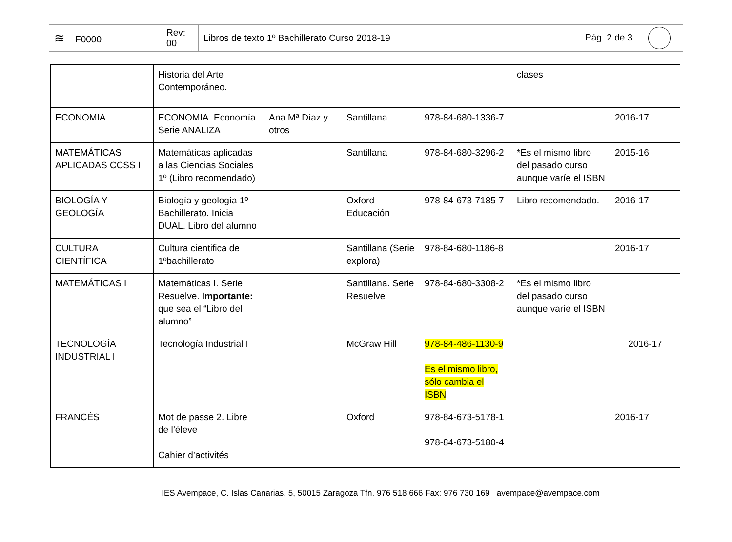| ≋ F0000 | Rev: 00 | Libros de texto 1º Bachillerato Curso 2018-19 | Pág. 2 de 3 |
| | Historia del Arte Contemporáneo. | | | | clases | |
| ECONOMIA | ECONOMIA. Economía Serie ANALIZA | Ana Mª Díaz y otros | Santillana | 978-84-680-1336-7 | | 2016-17 |
| MATEMÁTICAS APLICADAS CCSS I | Matemáticas aplicadas a las Ciencias Sociales 1º (Libro recomendado) | | Santillana | 978-84-680-3296-2 | *Es el mismo libro del pasado curso aunque varíe el ISBN | 2015-16 |
| BIOLOGÍA Y GEOLOGÍA | Biología y geología 1º Bachillerato. Inicia DUAL. Libro del alumno | | Oxford Educación | 978-84-673-7185-7 | Libro recomendado. | 2016-17 |
| CULTURA CIENTÍFICA | Cultura cientifica de 1ºbachillerato | | Santillana (Serie explora) | 978-84-680-1186-8 | | 2016-17 |
| MATEMÁTICAS I | Matemáticas I. Serie Resuelve. Importante: que sea el “Libro del alumno” | | Santillana. Serie Resuelve | 978-84-680-3308-2 | *Es el mismo libro del pasado curso aunque varíe el ISBN | |
| TECNOLOGÍA INDUSTRIAL I | Tecnología Industrial I | | McGraw Hill | 978-84-486-1130-9 Es el mismo libro, sólo cambia el ISBN | | 2016-17 |
| FRANCÉS | Mot de passe 2. Libre de l’éleve Cahier d’activités | | Oxford | 978-84-673-5178-1 978-84-673-5180-4 | | 2016-17 |
IES Avempace, C. Islas Canarias, 5, 50015 Zaragoza Tfn. 976 518 666 Fax: 976 730 169 avempace@avempace.com